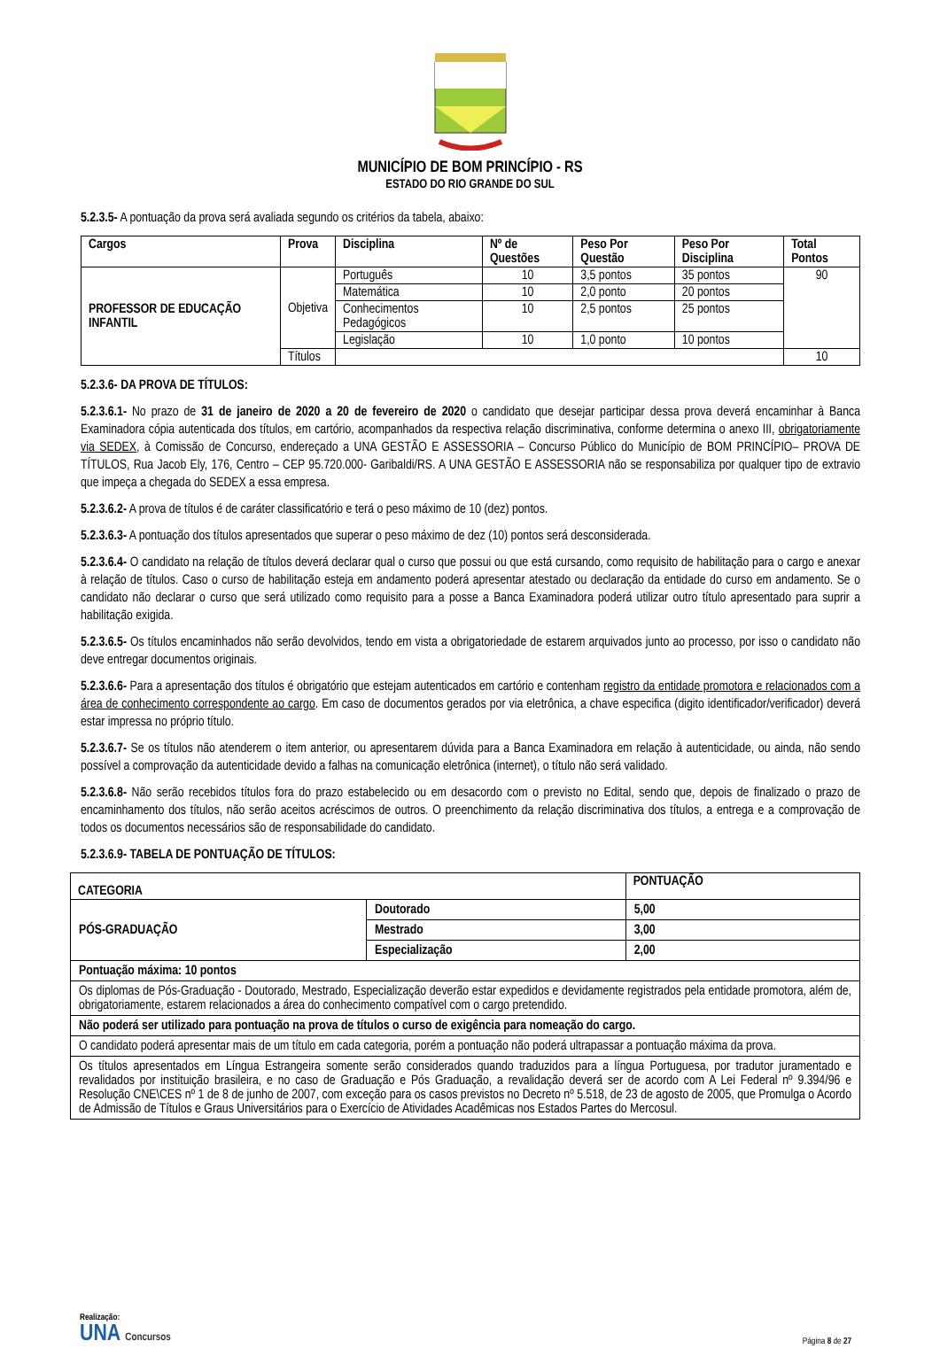MUNICÍPIO DE BOM PRINCÍPIO - RS
ESTADO DO RIO GRANDE DO SUL
5.2.3.5- A pontuação da prova será avaliada segundo os critérios da tabela, abaixo:
| Cargos | Prova | Disciplina | Nº de Questões | Peso Por Questão | Peso Por Disciplina | Total Pontos |
| --- | --- | --- | --- | --- | --- | --- |
| PROFESSOR DE EDUCAÇÃO INFANTIL | Objetiva | Português | 10 | 3,5 pontos | 35 pontos | 90 |
| | | Matemática | 10 | 2,0 ponto | 20 pontos | |
| | | Conhecimentos Pedagógicos | 10 | 2,5 pontos | 25 pontos | |
| | | Legislação | 10 | 1,0 ponto | 10 pontos | |
| | Títulos | | | | | 10 |
5.2.3.6- DA PROVA DE TÍTULOS:
5.2.3.6.1- No prazo de 31 de janeiro de 2020 a 20 de fevereiro de 2020 o candidato que desejar participar dessa prova deverá encaminhar à Banca Examinadora cópia autenticada dos títulos, em cartório, acompanhados da respectiva relação discriminativa, conforme determina o anexo III, obrigatoriamente via SEDEX, à Comissão de Concurso, endereçado a UNA GESTÃO E ASSESSORIA – Concurso Público do Município de BOM PRINCÍPIO– PROVA DE TÍTULOS, Rua Jacob Ely, 176, Centro – CEP 95.720.000- Garibaldi/RS. A UNA GESTÃO E ASSESSORIA não se responsabiliza por qualquer tipo de extravio que impeça a chegada do SEDEX a essa empresa.
5.2.3.6.2- A prova de títulos é de caráter classificatório e terá o peso máximo de 10 (dez) pontos.
5.2.3.6.3- A pontuação dos títulos apresentados que superar o peso máximo de dez (10) pontos será desconsiderada.
5.2.3.6.4- O candidato na relação de títulos deverá declarar qual o curso que possui ou que está cursando, como requisito de habilitação para o cargo e anexar à relação de títulos. Caso o curso de habilitação esteja em andamento poderá apresentar atestado ou declaração da entidade do curso em andamento. Se o candidato não declarar o curso que será utilizado como requisito para a posse a Banca Examinadora poderá utilizar outro título apresentado para suprir a habilitação exigida.
5.2.3.6.5- Os títulos encaminhados não serão devolvidos, tendo em vista a obrigatoriedade de estarem arquivados junto ao processo, por isso o candidato não deve entregar documentos originais.
5.2.3.6.6- Para a apresentação dos títulos é obrigatório que estejam autenticados em cartório e contenham registro da entidade promotora e relacionados com a área de conhecimento correspondente ao cargo. Em caso de documentos gerados por via eletrônica, a chave especifica (digito identificador/verificador) deverá estar impressa no próprio título.
5.2.3.6.7- Se os títulos não atenderem o item anterior, ou apresentarem dúvida para a Banca Examinadora em relação à autenticidade, ou ainda, não sendo possível a comprovação da autenticidade devido a falhas na comunicação eletrônica (internet), o título não será validado.
5.2.3.6.8- Não serão recebidos títulos fora do prazo estabelecido ou em desacordo com o previsto no Edital, sendo que, depois de finalizado o prazo de encaminhamento dos títulos, não serão aceitos acréscimos de outros. O preenchimento da relação discriminativa dos títulos, a entrega e a comprovação de todos os documentos necessários são de responsabilidade do candidato.
5.2.3.6.9- TABELA DE PONTUAÇÃO DE TÍTULOS:
| CATEGORIA | | PONTUAÇÃO |
| --- | --- | --- |
| PÓS-GRADUAÇÃO | Doutorado | 5,00 |
| | Mestrado | 3,00 |
| | Especialização | 2,00 |
| Pontuação máxima: 10 pontos | | |
| Os diplomas de Pós-Graduação - Doutorado, Mestrado, Especialização deverão estar expedidos e devidamente registrados pela entidade promotora, além de, obrigatoriamente, estarem relacionados a área do conhecimento compatível com o cargo pretendido. | | |
| Não poderá ser utilizado para pontuação na prova de títulos o curso de exigência para nomeação do cargo. | | |
| O candidato poderá apresentar mais de um título em cada categoria, porém a pontuação não poderá ultrapassar a pontuação máxima da prova. | | |
| Os títulos apresentados em Língua Estrangeira somente serão considerados quando traduzidos para a língua Portuguesa, por tradutor juramentado e revalidados por instituição brasileira, e no caso de Graduação e Pós Graduação, a revalidação deverá ser de acordo com A Lei Federal nº 9.394/96 e Resolução CNE\CES nº 1 de 8 de junho de 2007, com exceção para os casos previstos no Decreto nº 5.518, de 23 de agosto de 2005, que Promulga o Acordo de Admissão de Títulos e Graus Universitários para o Exercício de Atividades Acadêmicas nos Estados Partes do Mercosul. | | |
Realização:
UNA Concursos
Página 8 de 27